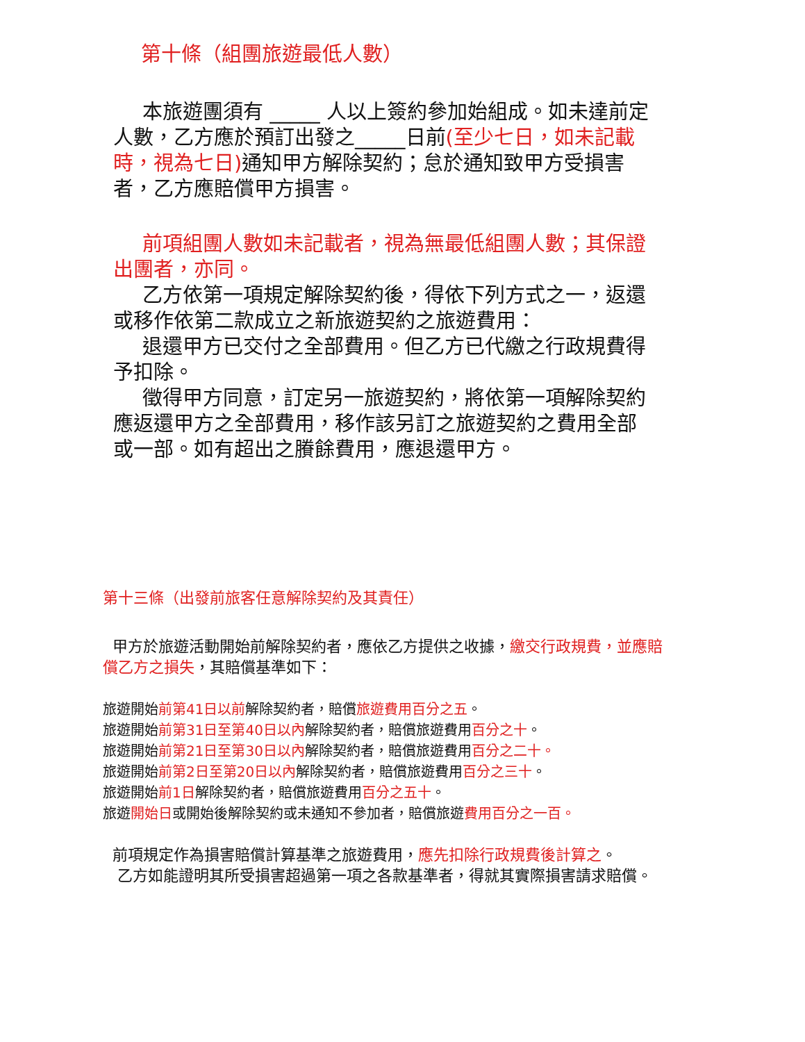第十條（組團旅遊最低人數）
本旅遊團須有 _____ 人以上簽約參加始組成。如未達前定人數，乙方應於預訂出發之_____日前(至少七日，如未記載時，視為七日) 通知甲方解除契約；怠於通知致甲方受損害者，乙方應賠償甲方損害。
前項組團人數如未記載者，視為無最低組團人數；其保證出團者，亦同。
乙方依第一項規定解除契約後，得依下列方式之一，返還或移作依第二款成立之新旅遊契約之旅遊費用：
退還甲方已交付之全部費用。但乙方已代繳之行政規費得予扣除。
徵得甲方同意，訂定另一旅遊契約，將依第一項解除契約應返還甲方之全部費用，移作該另訂之旅遊契約之費用全部或一部。如有超出之賸餘費用，應退還甲方。
第十三條（出發前旅客任意解除契約及其責任）
甲方於旅遊活動開始前解除契約者，應依乙方提供之收據，繳交行政規費，並應賠償乙方之損失，其賠償基準如下：
旅遊開始前第41日以前解除契約者，賠償旅遊費用百分之五。
旅遊開始前第31日至第40日以內解除契約者，賠償旅遊費用百分之十。
旅遊開始前第21日至第30日以內解除契約者，賠償旅遊費用百分之二十。
旅遊開始前第2日至第20日以內解除契約者，賠償旅遊費用百分之三十。
旅遊開始前1日解除契約者，賠償旅遊費用百分之五十。
旅遊開始日或開始後解除契約或未通知不參加者，賠償旅遊費用百分之一百。
前項規定作為損害賠償計算基準之旅遊費用，應先扣除行政規費後計算之。
乙方如能證明其所受損害超過第一項之各款基準者，得就其實際損害請求賠償。